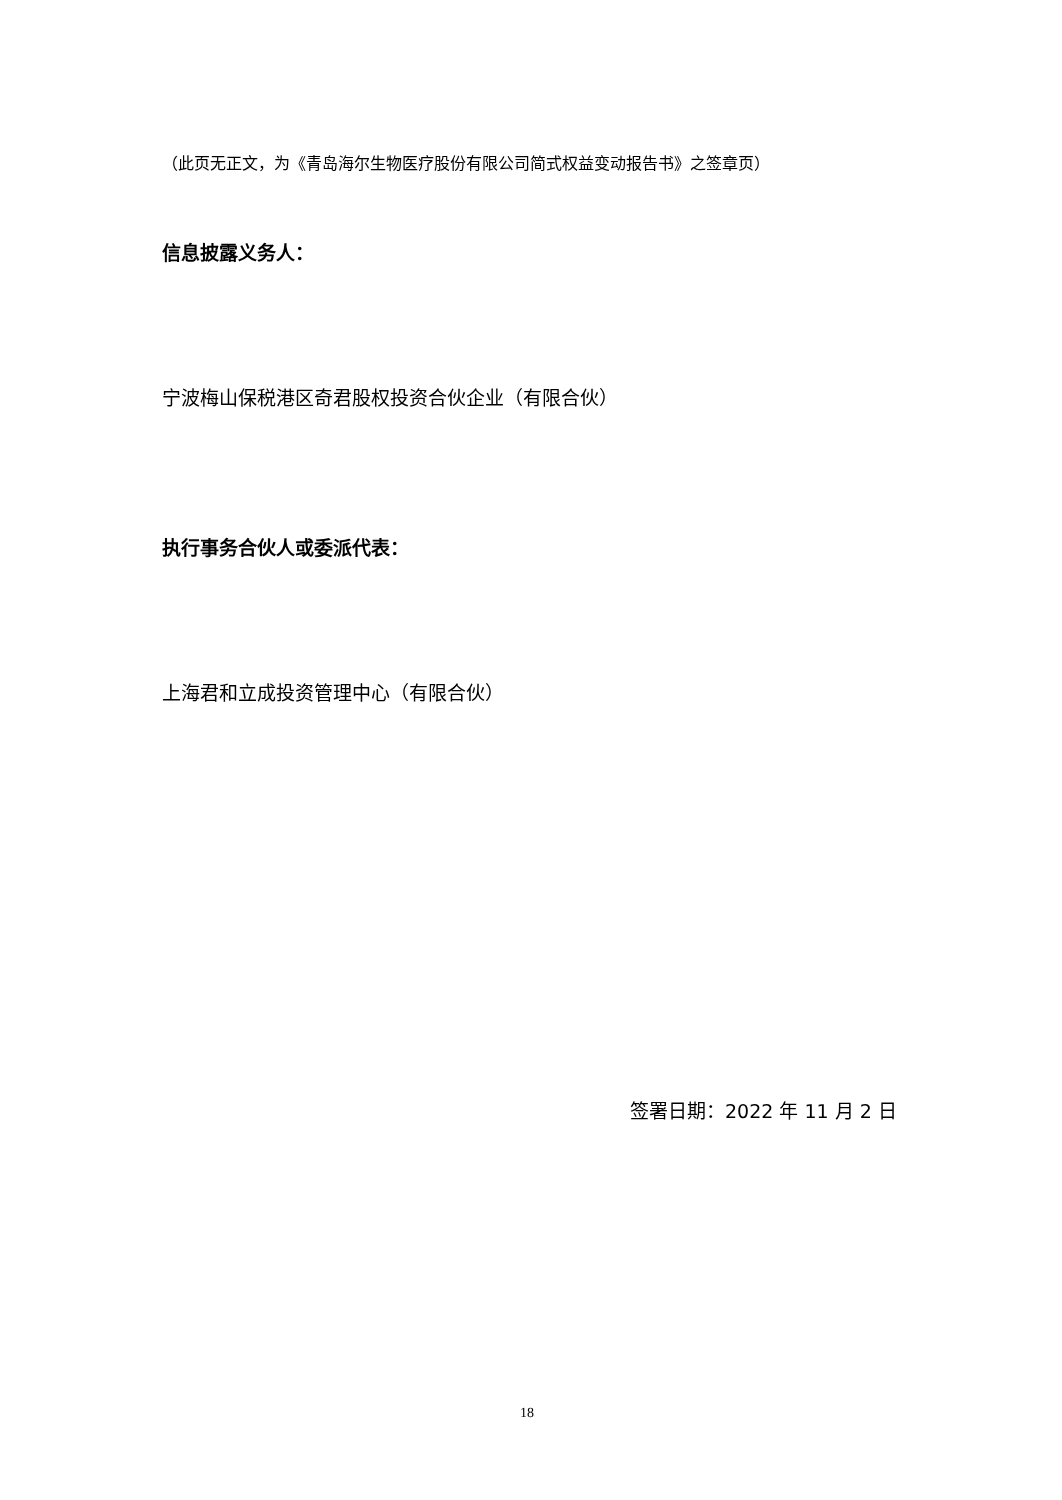（此页无正文，为《青岛海尔生物医疗股份有限公司简式权益变动报告书》之签章页）
信息披露义务人：
宁波梅山保税港区奇君股权投资合伙企业（有限合伙）
执行事务合伙人或委派代表：
上海君和立成投资管理中心（有限合伙）
签署日期：2022 年 11 月 2 日
18